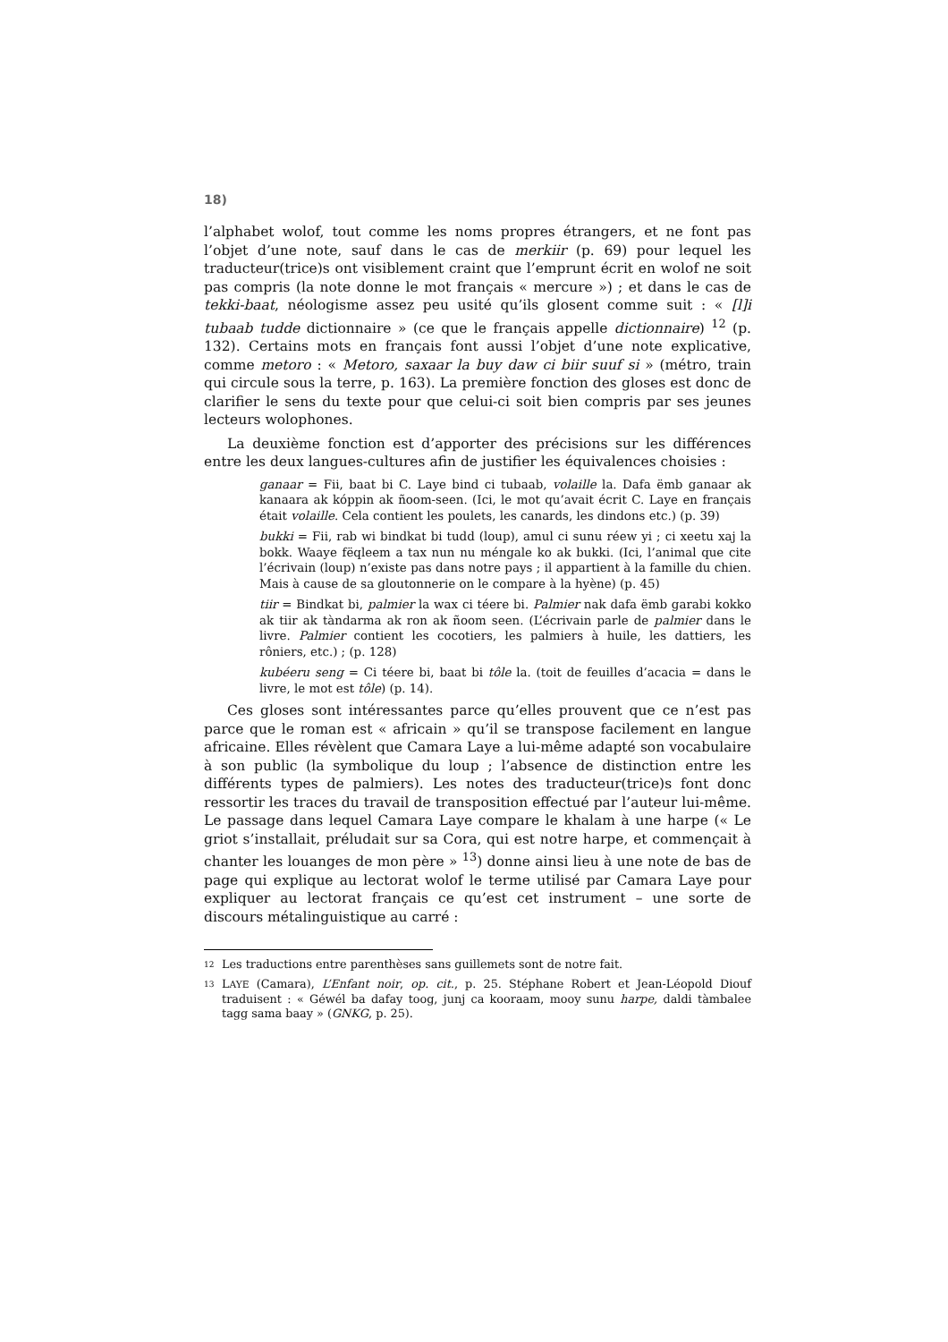18)
l’alphabet wolof, tout comme les noms propres étrangers, et ne font pas l’objet d’une note, sauf dans le cas de merkiir (p. 69) pour lequel les traducteur(trice)s ont visiblement craint que l’emprunt écrit en wolof ne soit pas compris (la note donne le mot français « mercure ») ; et dans le cas de tekki-baat, néologisme assez peu usité qu’ils glosent comme suit : « [l]i tubaab tudde dictionnaire » (ce que le français appelle dictionnaire) <sup>12</sup> (p. 132). Certains mots en français font aussi l’objet d’une note explicative, comme metoro : « Metoro, saxaar la buy daw ci biir suuf si » (métro, train qui circule sous la terre, p. 163). La première fonction des gloses est donc de clarifier le sens du texte pour que celui-ci soit bien compris par ses jeunes lecteurs wolophones.
La deuxième fonction est d’apporter des précisions sur les différences entre les deux langues-cultures afin de justifier les équivalences choisies :
ganaar = Fii, baat bi C. Laye bind ci tubaab, volaille la. Dafa ëmb ganaar ak kanaara ak kóppin ak ñoom-seen. (Ici, le mot qu’avait écrit C. Laye en français était volaille. Cela contient les poulets, les canards, les dindons etc.) (p. 39)
bukki = Fii, rab wi bindkat bi tudd (loup), amul ci sunu réew yi ; ci xeetu xaj la bokk. Waaye fëqleem a tax nun nu méngale ko ak bukki. (Ici, l’animal que cite l’écrivain (loup) n’existe pas dans notre pays ; il appartient à la famille du chien. Mais à cause de sa gloutonnerie on le compare à la hyène) (p. 45)
tiir = Bindkat bi, palmier la wax ci téere bi. Palmier nak dafa ëmb garabi kokko ak tiir ak tàndarma ak ron ak ñoom seen. (L’écrivain parle de palmier dans le livre. Palmier contient les cocotiers, les palmiers à huile, les dattiers, les rôniers, etc.) ; (p. 128)
kubéeru seng = Ci téere bi, baat bi tôle la. (toit de feuilles d’acacia = dans le livre, le mot est tôle) (p. 14).
Ces gloses sont intéressantes parce qu’elles prouvent que ce n’est pas parce que le roman est « africain » qu’il se transpose facilement en langue africaine. Elles révèlent que Camara Laye a lui-même adapté son vocabulaire à son public (la symbolique du loup ; l’absence de distinction entre les différents types de palmiers). Les notes des traducteur(trice)s font donc ressortir les traces du travail de transposition effectué par l’auteur lui-même. Le passage dans lequel Camara Laye compare le khalam à une harpe (« Le griot s’installait, préludait sur sa Cora, qui est notre harpe, et commençait à chanter les louanges de mon père » <sup>13</sup>) donne ainsi lieu à une note de bas de page qui explique au lectorat wolof le terme utilisé par Camara Laye pour expliquer au lectorat français ce qu’est cet instrument – une sorte de discours métalinguistique au carré :
12
Les traductions entre parenthèses sans guillemets sont de notre fait.
13
LAYE (Camara), L’Enfant noir, op. cit., p. 25. Stéphane Robert et Jean-Léopold Diouf traduisent : « Géwél ba dafay toog, junj ca kooraam, mooy sunu harpe, daldi tàmbalee tagg sama baay » (GNKG, p. 25).